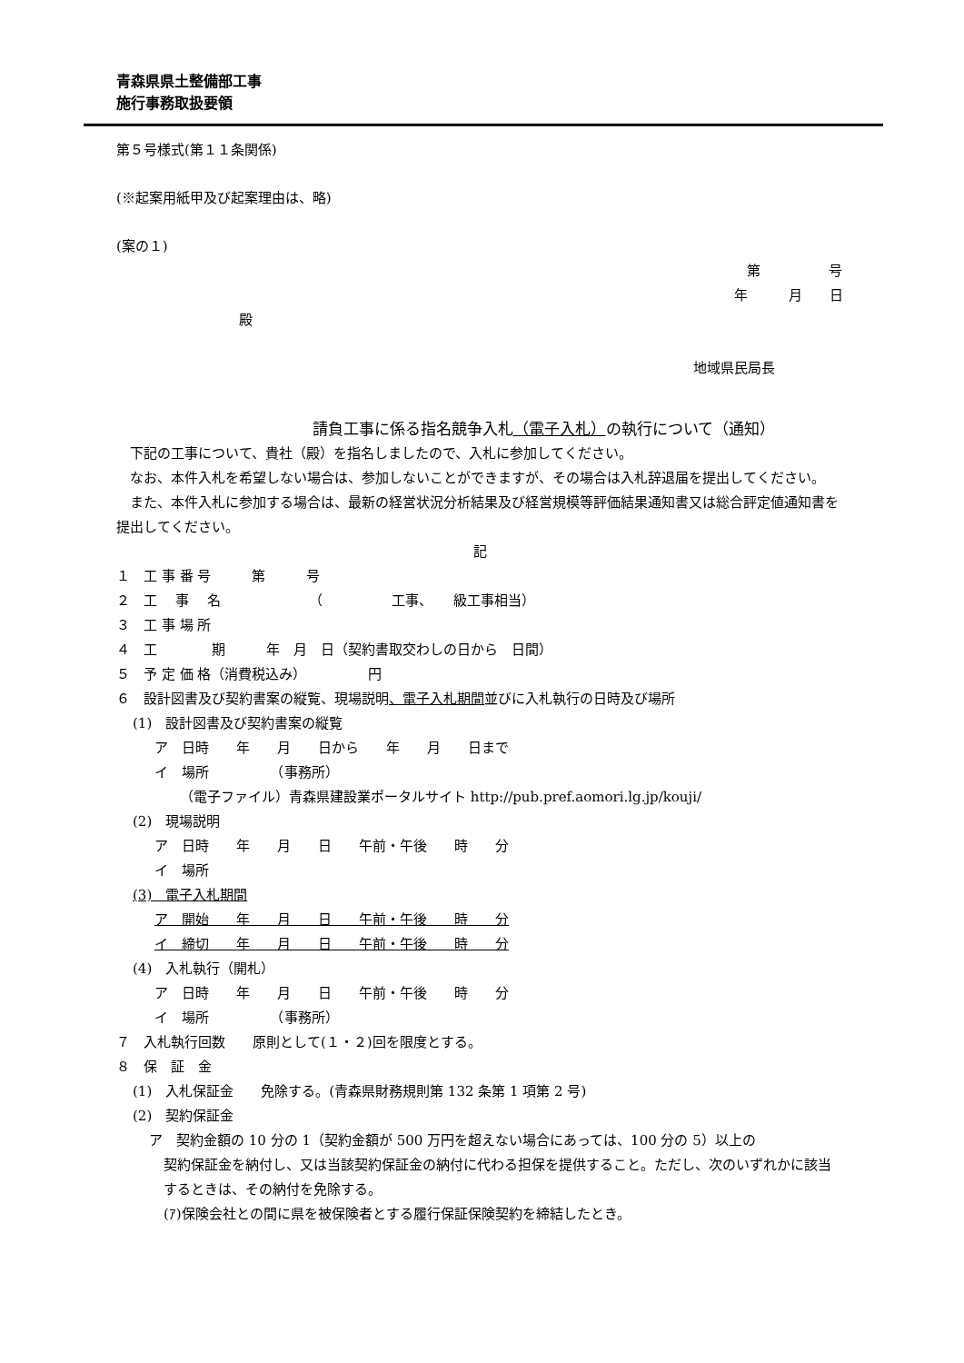青森県県土整備部工事
施行事務取扱要領
第５号様式(第１１条関係)
(※起案用紙甲及び起案理由は、略)
(案の１)
第　　　　　号
年　　　月　　日
殿
地域県民局長
請負工事に係る指名競争入札（電子入札）の執行について（通知）
下記の工事について、貴社（殿）を指名しましたので、入札に参加してください。
なお、本件入札を希望しない場合は、参加しないことができますが、その場合は入札辞退届を提出してください。
また、本件入札に参加する場合は、最新の経営状況分析結果及び経営規模等評価結果通知書又は総合評定値通知書を提出してください。
記
１　工 事 番 号　　　第　　　号
２　工　 事　 名　　　　　　　（　　　　　工事、　　級工事相当）
３　工 事 場 所
４　工　　　　期　　　年　月　日（契約書取交わしの日から　日間）
５　予 定 価 格（消費税込み）　　　　　円
６　設計図書及び契約書案の縦覧、現場説明、電子入札期間並びに入札執行の日時及び場所
(1)　設計図書及び契約書案の縦覧
ア　日時　　年　　月　　日から　　年　　月　　日まで
イ　場所　　　　　（事務所）
（電子ファイル）青森県建設業ポータルサイト http://pub.pref.aomori.lg.jp/kouji/
(2)　現場説明
ア　日時　　年　　月　　日　　午前・午後　　時　　分
イ　場所
(3)　電子入札期間
ア　開始　　年　　月　　日　　午前・午後　　時　　分
イ　締切　　年　　月　　日　　午前・午後　　時　　分
(4)　入札執行（開札）
ア　日時　　年　　月　　日　　午前・午後　　時　　分
イ　場所　　　　　（事務所）
７　入札執行回数　　原則として(１・２)回を限度とする。
８　保　証　金
(1)　入札保証金　　免除する。(青森県財務規則第 132 条第 1 項第 2 号)
(2)　契約保証金
ア　契約金額の 10 分の 1（契約金額が 500 万円を超えない場合にあっては、100 分の 5）以上の
契約保証金を納付し、又は当該契約保証金の納付に代わる担保を提供すること。ただし、次のいずれかに該当するときは、その納付を免除する。
(ｱ)保険会社との間に県を被保険者とする履行保証保険契約を締結したとき。